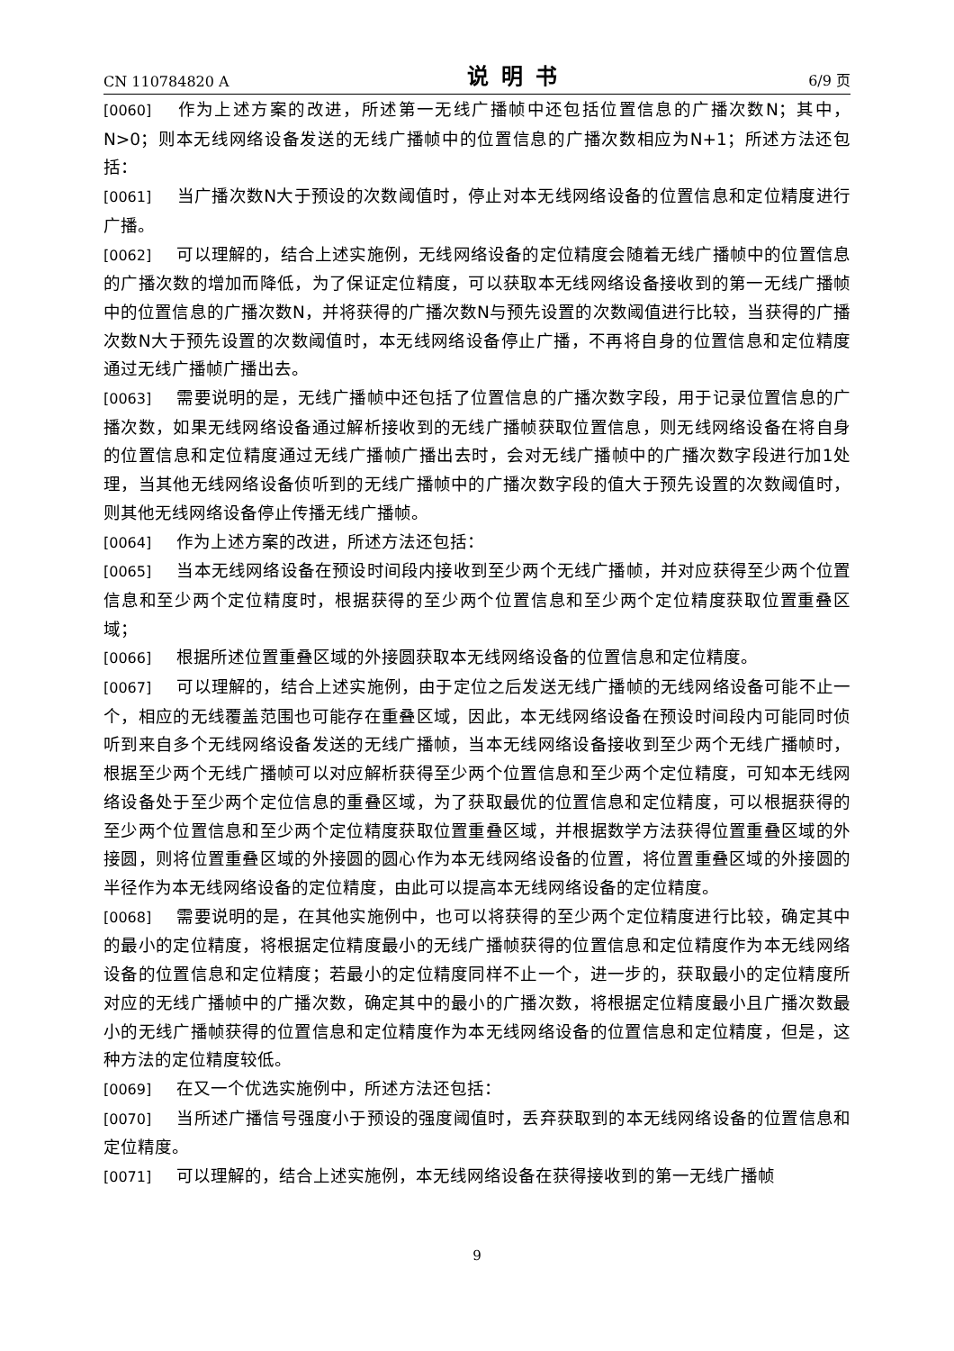CN 110784820 A 说明书 6/9 页
[0060] 作为上述方案的改进，所述第一无线广播帧中还包括位置信息的广播次数N；其中，N>0；则本无线网络设备发送的无线广播帧中的位置信息的广播次数相应为N+1；所述方法还包括：
[0061] 当广播次数N大于预设的次数阈值时，停止对本无线网络设备的位置信息和定位精度进行广播。
[0062] 可以理解的，结合上述实施例，无线网络设备的定位精度会随着无线广播帧中的位置信息的广播次数的增加而降低，为了保证定位精度，可以获取本无线网络设备接收到的第一无线广播帧中的位置信息的广播次数N，并将获得的广播次数N与预先设置的次数阈值进行比较，当获得的广播次数N大于预先设置的次数阈值时，本无线网络设备停止广播，不再将自身的位置信息和定位精度通过无线广播帧广播出去。
[0063] 需要说明的是，无线广播帧中还包括了位置信息的广播次数字段，用于记录位置信息的广播次数，如果无线网络设备通过解析接收到的无线广播帧获取位置信息，则无线网络设备在将自身的位置信息和定位精度通过无线广播帧广播出去时，会对无线广播帧中的广播次数字段进行加1处理，当其他无线网络设备侦听到的无线广播帧中的广播次数字段的值大于预先设置的次数阈值时，则其他无线网络设备停止传播无线广播帧。
[0064] 作为上述方案的改进，所述方法还包括：
[0065] 当本无线网络设备在预设时间段内接收到至少两个无线广播帧，并对应获得至少两个位置信息和至少两个定位精度时，根据获得的至少两个位置信息和至少两个定位精度获取位置重叠区域；
[0066] 根据所述位置重叠区域的外接圆获取本无线网络设备的位置信息和定位精度。
[0067] 可以理解的，结合上述实施例，由于定位之后发送无线广播帧的无线网络设备可能不止一个，相应的无线覆盖范围也可能存在重叠区域，因此，本无线网络设备在预设时间段内可能同时侦听到来自多个无线网络设备发送的无线广播帧，当本无线网络设备接收到至少两个无线广播帧时，根据至少两个无线广播帧可以对应解析获得至少两个位置信息和至少两个定位精度，可知本无线网络设备处于至少两个定位信息的重叠区域，为了获取最优的位置信息和定位精度，可以根据获得的至少两个位置信息和至少两个定位精度获取位置重叠区域，并根据数学方法获得位置重叠区域的外接圆，则将位置重叠区域的外接圆的圆心作为本无线网络设备的位置，将位置重叠区域的外接圆的半径作为本无线网络设备的定位精度，由此可以提高本无线网络设备的定位精度。
[0068] 需要说明的是，在其他实施例中，也可以将获得的至少两个定位精度进行比较，确定其中的最小的定位精度，将根据定位精度最小的无线广播帧获得的位置信息和定位精度作为本无线网络设备的位置信息和定位精度；若最小的定位精度同样不止一个，进一步的，获取最小的定位精度所对应的无线广播帧中的广播次数，确定其中的最小的广播次数，将根据定位精度最小且广播次数最小的无线广播帧获得的位置信息和定位精度作为本无线网络设备的位置信息和定位精度，但是，这种方法的定位精度较低。
[0069] 在又一个优选实施例中，所述方法还包括：
[0070] 当所述广播信号强度小于预设的强度阈值时，丢弃获取到的本无线网络设备的位置信息和定位精度。
[0071] 可以理解的，结合上述实施例，本无线网络设备在获得接收到的第一无线广播帧
9